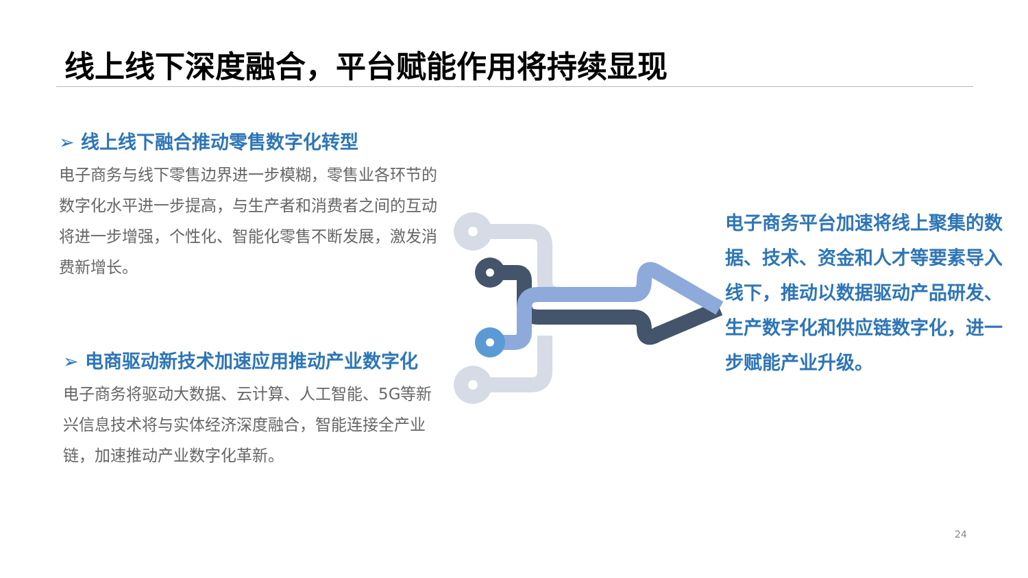线上线下深度融合，平台赋能作用将持续显现
➢ 线上线下融合推动零售数字化转型
电子商务与线下零售边界进一步模糊，零售业各环节的数字化水平进一步提高，与生产者和消费者之间的互动将进一步增强，个性化、智能化零售不断发展，激发消费新增长。
➢ 电商驱动新技术加速应用推动产业数字化
电子商务将驱动大数据、云计算、人工智能、5G等新兴信息技术将与实体经济深度融合，智能连接全产业链，加速推动产业数字化革新。
电子商务平台加速将线上聚集的数据、技术、资金和人才等要素导入线下，推动以数据驱动产品研发、生产数字化和供应链数字化，进一步赋能产业升级。
24